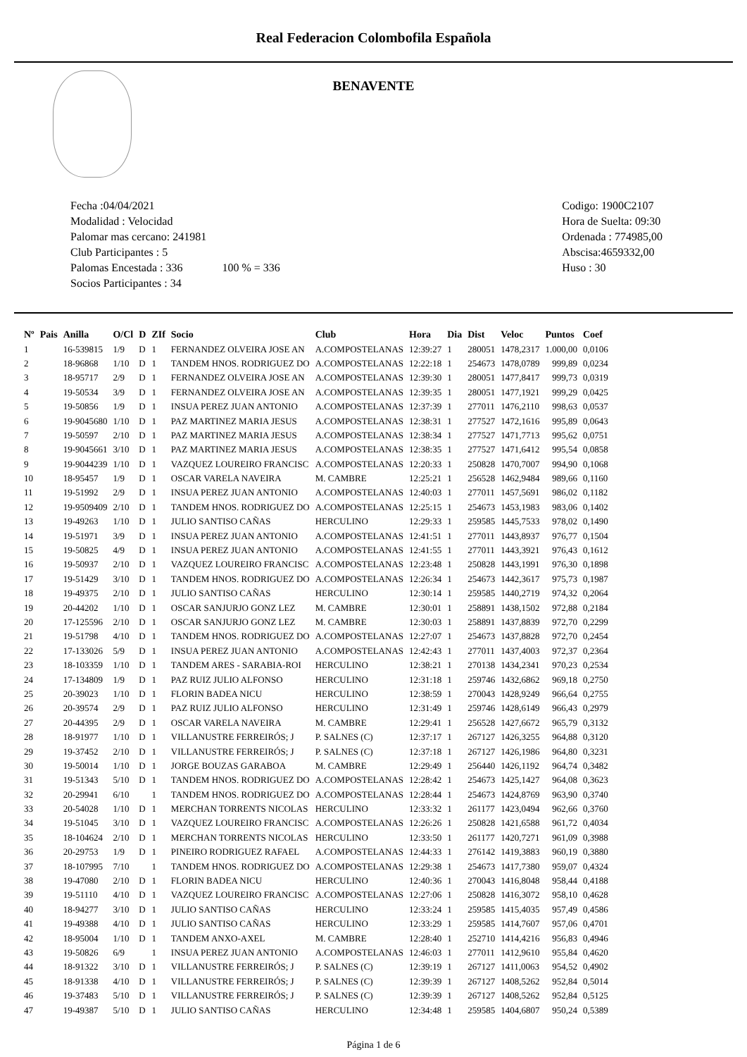Real Federacion Colombofila Española
BENAVENTE
Fecha :04/04/2021
Modalidad : Velocidad
Palomar mas cercano: 241981
Club Participantes : 5
Palomas Encestada : 336 100 % = 336
Socios Participantes : 34
Codigo: 1900C2107
Hora de Suelta: 09:30
Ordenada : 774985,00
Abscisa:4659332,00
Huso : 30
| Nº | Pais | Anilla | O/Cl | D | ZIf | Socio | Club | Hora | Dia | Dist | Veloc | Puntos | Coef |
| --- | --- | --- | --- | --- | --- | --- | --- | --- | --- | --- | --- | --- | --- |
| 1 | | 16-539815 | 1/9 | D | 1 | FERNANDEZ OLVEIRA JOSE AN | A.COMPOSTELANAS | 12:39:27 | 1 | 280051 | 1478,2317 | 1.000,00 | 0,0106 |
| 2 | | 18-96868 | 1/10 | D | 1 | TANDEM HNOS. RODRIGUEZ DO | A.COMPOSTELANAS | 12:22:18 | 1 | 254673 | 1478,0789 | 999,89 | 0,0234 |
| 3 | | 18-95717 | 2/9 | D | 1 | FERNANDEZ OLVEIRA JOSE AN | A.COMPOSTELANAS | 12:39:30 | 1 | 280051 | 1477,8417 | 999,73 | 0,0319 |
| 4 | | 19-50534 | 3/9 | D | 1 | FERNANDEZ OLVEIRA JOSE AN | A.COMPOSTELANAS | 12:39:35 | 1 | 280051 | 1477,1921 | 999,29 | 0,0425 |
| 5 | | 19-50856 | 1/9 | D | 1 | INSUA PEREZ JUAN ANTONIO | A.COMPOSTELANAS | 12:37:39 | 1 | 277011 | 1476,2110 | 998,63 | 0,0537 |
| 6 | | 19-9045680 | 1/10 | D | 1 | PAZ MARTINEZ MARIA JESUS | A.COMPOSTELANAS | 12:38:31 | 1 | 277527 | 1472,1616 | 995,89 | 0,0643 |
| 7 | | 19-50597 | 2/10 | D | 1 | PAZ MARTINEZ MARIA JESUS | A.COMPOSTELANAS | 12:38:34 | 1 | 277527 | 1471,7713 | 995,62 | 0,0751 |
| 8 | | 19-9045661 | 3/10 | D | 1 | PAZ MARTINEZ MARIA JESUS | A.COMPOSTELANAS | 12:38:35 | 1 | 277527 | 1471,6412 | 995,54 | 0,0858 |
| 9 | | 19-9044239 | 1/10 | D | 1 | VAZQUEZ LOUREIRO FRANCISC | A.COMPOSTELANAS | 12:20:33 | 1 | 250828 | 1470,7007 | 994,90 | 0,1068 |
| 10 | | 18-95457 | 1/9 | D | 1 | OSCAR VARELA NAVEIRA | M. CAMBRE | 12:25:21 | 1 | 256528 | 1462,9484 | 989,66 | 0,1160 |
| 11 | | 19-51992 | 2/9 | D | 1 | INSUA PEREZ JUAN ANTONIO | A.COMPOSTELANAS | 12:40:03 | 1 | 277011 | 1457,5691 | 986,02 | 0,1182 |
| 12 | | 19-9509409 | 2/10 | D | 1 | TANDEM HNOS. RODRIGUEZ DO | A.COMPOSTELANAS | 12:25:15 | 1 | 254673 | 1453,1983 | 983,06 | 0,1402 |
| 13 | | 19-49263 | 1/10 | D | 1 | JULIO SANTISO CAÑAS | HERCULINO | 12:29:33 | 1 | 259585 | 1445,7533 | 978,02 | 0,1490 |
| 14 | | 19-51971 | 3/9 | D | 1 | INSUA PEREZ JUAN ANTONIO | A.COMPOSTELANAS | 12:41:51 | 1 | 277011 | 1443,8937 | 976,77 | 0,1504 |
| 15 | | 19-50825 | 4/9 | D | 1 | INSUA PEREZ JUAN ANTONIO | A.COMPOSTELANAS | 12:41:55 | 1 | 277011 | 1443,3921 | 976,43 | 0,1612 |
| 16 | | 19-50937 | 2/10 | D | 1 | VAZQUEZ LOUREIRO FRANCISC | A.COMPOSTELANAS | 12:23:48 | 1 | 250828 | 1443,1991 | 976,30 | 0,1898 |
| 17 | | 19-51429 | 3/10 | D | 1 | TANDEM HNOS. RODRIGUEZ DO | A.COMPOSTELANAS | 12:26:34 | 1 | 254673 | 1442,3617 | 975,73 | 0,1987 |
| 18 | | 19-49375 | 2/10 | D | 1 | JULIO SANTISO CAÑAS | HERCULINO | 12:30:14 | 1 | 259585 | 1440,2719 | 974,32 | 0,2064 |
| 19 | | 20-44202 | 1/10 | D | 1 | OSCAR SANJURJO GONZ LEZ | M. CAMBRE | 12:30:01 | 1 | 258891 | 1438,1502 | 972,88 | 0,2184 |
| 20 | | 17-125596 | 2/10 | D | 1 | OSCAR SANJURJO GONZ LEZ | M. CAMBRE | 12:30:03 | 1 | 258891 | 1437,8839 | 972,70 | 0,2299 |
| 21 | | 19-51798 | 4/10 | D | 1 | TANDEM HNOS. RODRIGUEZ DO | A.COMPOSTELANAS | 12:27:07 | 1 | 254673 | 1437,8828 | 972,70 | 0,2454 |
| 22 | | 17-133026 | 5/9 | D | 1 | INSUA PEREZ JUAN ANTONIO | A.COMPOSTELANAS | 12:42:43 | 1 | 277011 | 1437,4003 | 972,37 | 0,2364 |
| 23 | | 18-103359 | 1/10 | D | 1 | TANDEM ARES - SARABIA-ROI | HERCULINO | 12:38:21 | 1 | 270138 | 1434,2341 | 970,23 | 0,2534 |
| 24 | | 17-134809 | 1/9 | D | 1 | PAZ RUIZ JULIO ALFONSO | HERCULINO | 12:31:18 | 1 | 259746 | 1432,6862 | 969,18 | 0,2750 |
| 25 | | 20-39023 | 1/10 | D | 1 | FLORIN BADEA NICU | HERCULINO | 12:38:59 | 1 | 270043 | 1428,9249 | 966,64 | 0,2755 |
| 26 | | 20-39574 | 2/9 | D | 1 | PAZ RUIZ JULIO ALFONSO | HERCULINO | 12:31:49 | 1 | 259746 | 1428,6149 | 966,43 | 0,2979 |
| 27 | | 20-44395 | 2/9 | D | 1 | OSCAR VARELA NAVEIRA | M. CAMBRE | 12:29:41 | 1 | 256528 | 1427,6672 | 965,79 | 0,3132 |
| 28 | | 18-91977 | 1/10 | D | 1 | VILLANUSTRE FERREIRÓS; J | P. SALNES (C) | 12:37:17 | 1 | 267127 | 1426,3255 | 964,88 | 0,3120 |
| 29 | | 19-37452 | 2/10 | D | 1 | VILLANUSTRE FERREIRÓS; J | P. SALNES (C) | 12:37:18 | 1 | 267127 | 1426,1986 | 964,80 | 0,3231 |
| 30 | | 19-50014 | 1/10 | D | 1 | JORGE BOUZAS GARABOA | M. CAMBRE | 12:29:49 | 1 | 256440 | 1426,1192 | 964,74 | 0,3482 |
| 31 | | 19-51343 | 5/10 | D | 1 | TANDEM HNOS. RODRIGUEZ DO | A.COMPOSTELANAS | 12:28:42 | 1 | 254673 | 1425,1427 | 964,08 | 0,3623 |
| 32 | | 20-29941 | 6/10 | | 1 | TANDEM HNOS. RODRIGUEZ DO | A.COMPOSTELANAS | 12:28:44 | 1 | 254673 | 1424,8769 | 963,90 | 0,3740 |
| 33 | | 20-54028 | 1/10 | D | 1 | MERCHAN TORRENTS NICOLAS | HERCULINO | 12:33:32 | 1 | 261177 | 1423,0494 | 962,66 | 0,3760 |
| 34 | | 19-51045 | 3/10 | D | 1 | VAZQUEZ LOUREIRO FRANCISC | A.COMPOSTELANAS | 12:26:26 | 1 | 250828 | 1421,6588 | 961,72 | 0,4034 |
| 35 | | 18-104624 | 2/10 | D | 1 | MERCHAN TORRENTS NICOLAS | HERCULINO | 12:33:50 | 1 | 261177 | 1420,7271 | 961,09 | 0,3988 |
| 36 | | 20-29753 | 1/9 | D | 1 | PINEIRO RODRIGUEZ RAFAEL | A.COMPOSTELANAS | 12:44:33 | 1 | 276142 | 1419,3883 | 960,19 | 0,3880 |
| 37 | | 18-107995 | 7/10 | | 1 | TANDEM HNOS. RODRIGUEZ DO | A.COMPOSTELANAS | 12:29:38 | 1 | 254673 | 1417,7380 | 959,07 | 0,4324 |
| 38 | | 19-47080 | 2/10 | D | 1 | FLORIN BADEA NICU | HERCULINO | 12:40:36 | 1 | 270043 | 1416,8048 | 958,44 | 0,4188 |
| 39 | | 19-51110 | 4/10 | D | 1 | VAZQUEZ LOUREIRO FRANCISC | A.COMPOSTELANAS | 12:27:06 | 1 | 250828 | 1416,3072 | 958,10 | 0,4628 |
| 40 | | 18-94277 | 3/10 | D | 1 | JULIO SANTISO CAÑAS | HERCULINO | 12:33:24 | 1 | 259585 | 1415,4035 | 957,49 | 0,4586 |
| 41 | | 19-49388 | 4/10 | D | 1 | JULIO SANTISO CAÑAS | HERCULINO | 12:33:29 | 1 | 259585 | 1414,7607 | 957,06 | 0,4701 |
| 42 | | 18-95004 | 1/10 | D | 1 | TANDEM ANXO-AXEL | M. CAMBRE | 12:28:40 | 1 | 252710 | 1414,4216 | 956,83 | 0,4946 |
| 43 | | 19-50826 | 6/9 | | 1 | INSUA PEREZ JUAN ANTONIO | A.COMPOSTELANAS | 12:46:03 | 1 | 277011 | 1412,9610 | 955,84 | 0,4620 |
| 44 | | 18-91322 | 3/10 | D | 1 | VILLANUSTRE FERREIRÓS; J | P. SALNES (C) | 12:39:19 | 1 | 267127 | 1411,0063 | 954,52 | 0,4902 |
| 45 | | 18-91338 | 4/10 | D | 1 | VILLANUSTRE FERREIRÓS; J | P. SALNES (C) | 12:39:39 | 1 | 267127 | 1408,5262 | 952,84 | 0,5014 |
| 46 | | 19-37483 | 5/10 | D | 1 | VILLANUSTRE FERREIRÓS; J | P. SALNES (C) | 12:39:39 | 1 | 267127 | 1408,5262 | 952,84 | 0,5125 |
| 47 | | 19-49387 | 5/10 | D | 1 | JULIO SANTISO CAÑAS | HERCULINO | 12:34:48 | 1 | 259585 | 1404,6807 | 950,24 | 0,5389 |
Página 1 de 6